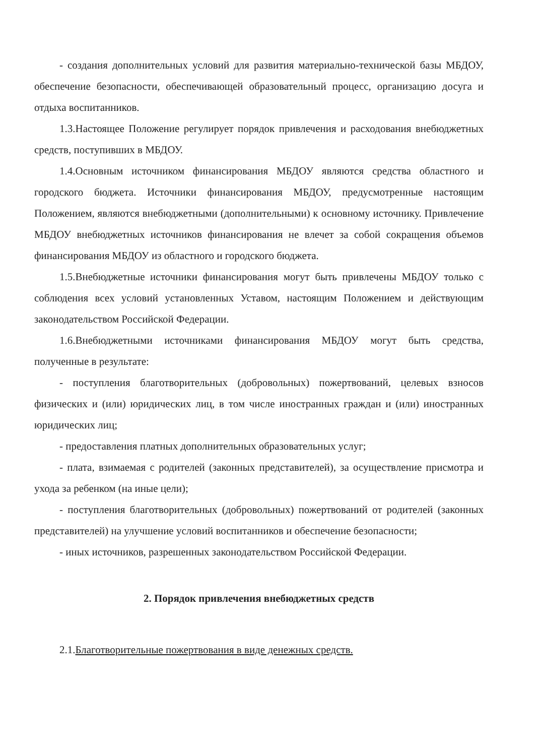- создания дополнительных условий для развития материально-технической базы МБДОУ, обеспечение безопасности, обеспечивающей образовательный процесс, организацию досуга и отдыха воспитанников.
1.3.Настоящее Положение регулирует порядок привлечения и расходования внебюджетных средств, поступивших в МБДОУ.
1.4.Основным источником финансирования МБДОУ являются средства областного и городского бюджета. Источники финансирования МБДОУ, предусмотренные настоящим Положением, являются внебюджетными (дополнительными) к основному источнику. Привлечение МБДОУ внебюджетных источников финансирования не влечет за собой сокращения объемов финансирования МБДОУ из областного и городского бюджета.
1.5.Внебюджетные источники финансирования могут быть привлечены МБДОУ только с соблюдения всех условий установленных Уставом, настоящим Положением и действующим законодательством Российской Федерации.
1.6.Внебюджетными источниками финансирования МБДОУ могут быть средства, полученные в результате:
- поступления благотворительных (добровольных) пожертвований, целевых взносов физических и (или) юридических лиц, в том числе иностранных граждан и (или) иностранных юридических лиц;
- предоставления платных дополнительных образовательных услуг;
- плата, взимаемая с родителей (законных представителей), за осуществление присмотра и ухода за ребенком (на иные цели);
- поступления благотворительных (добровольных) пожертвований от родителей (законных представителей) на улучшение условий воспитанников и обеспечение безопасности;
- иных источников, разрешенных законодательством Российской Федерации.
2. Порядок привлечения внебюджетных средств
2.1.Благотворительные пожертвования в виде денежных средств.